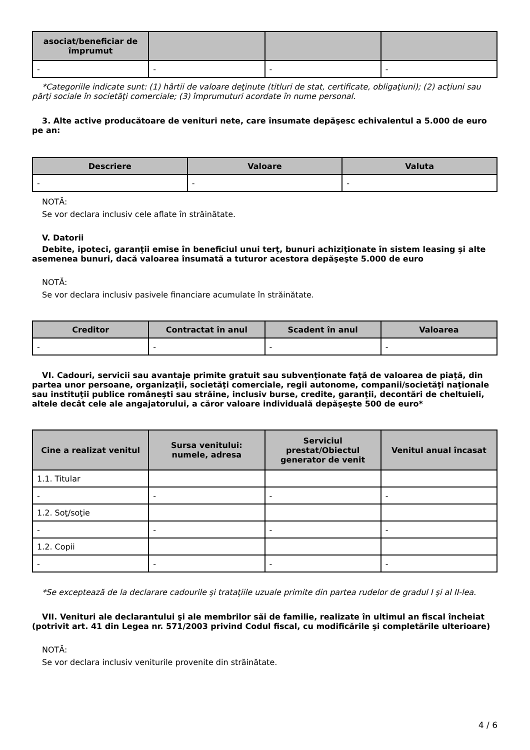| asociat/beneficiar de împrumut | | | |
| --- | --- | --- | --- |
| - | - | - | - |
*Categoriile indicate sunt: (1) hârtii de valoare deţinute (titluri de stat, certificate, obligaţiuni); (2) acţiuni sau părţi sociale în societăţi comerciale; (3) împrumuturi acordate în nume personal.
3. Alte active producătoare de venituri nete, care însumate depăşesc echivalentul a 5.000 de euro pe an:
| Descriere | Valoare | Valuta |
| --- | --- | --- |
| - | - | - |
NOTĂ:
Se vor declara inclusiv cele aflate în străinătate.
V. Datorii
Debite, ipoteci, garanţii emise în beneficiul unui terţ, bunuri achiziţionate în sistem leasing şi alte asemenea bunuri, dacă valoarea însumată a tuturor acestora depăşeşte 5.000 de euro
NOTĂ:
Se vor declara inclusiv pasivele financiare acumulate în străinătate.
| Creditor | Contractat în anul | Scadent în anul | Valoarea |
| --- | --- | --- | --- |
| - | - | - | - |
VI. Cadouri, servicii sau avantaje primite gratuit sau subvenţionate faţă de valoarea de piaţă, din partea unor persoane, organizaţii, societăţi comerciale, regii autonome, companii/societăţi naţionale sau instituţii publice româneşti sau străine, inclusiv burse, credite, garanţii, decontări de cheltuieli, altele decât cele ale angajatorului, a căror valoare individuală depăşeşte 500 de euro*
| Cine a realizat venitul | Sursa venitului: numele, adresa | Serviciul prestat/Obiectul generator de venit | Venitul anual încasat |
| --- | --- | --- | --- |
| 1.1. Titular | | | |
| - | - | - | - |
| 1.2. Soţ/soţie | | | |
| - | - | - | - |
| 1.2. Copii | | | |
| - | - | - | - |
*Se exceptează de la declarare cadourile şi trataţiile uzuale primite din partea rudelor de gradul I şi al II-lea.
VII. Venituri ale declarantului şi ale membrilor săi de familie, realizate în ultimul an fiscal încheiat (potrivit art. 41 din Legea nr. 571/2003 privind Codul fiscal, cu modificările şi completările ulterioare)
NOTĂ:
Se vor declara inclusiv veniturile provenite din străinătate.
4 / 6